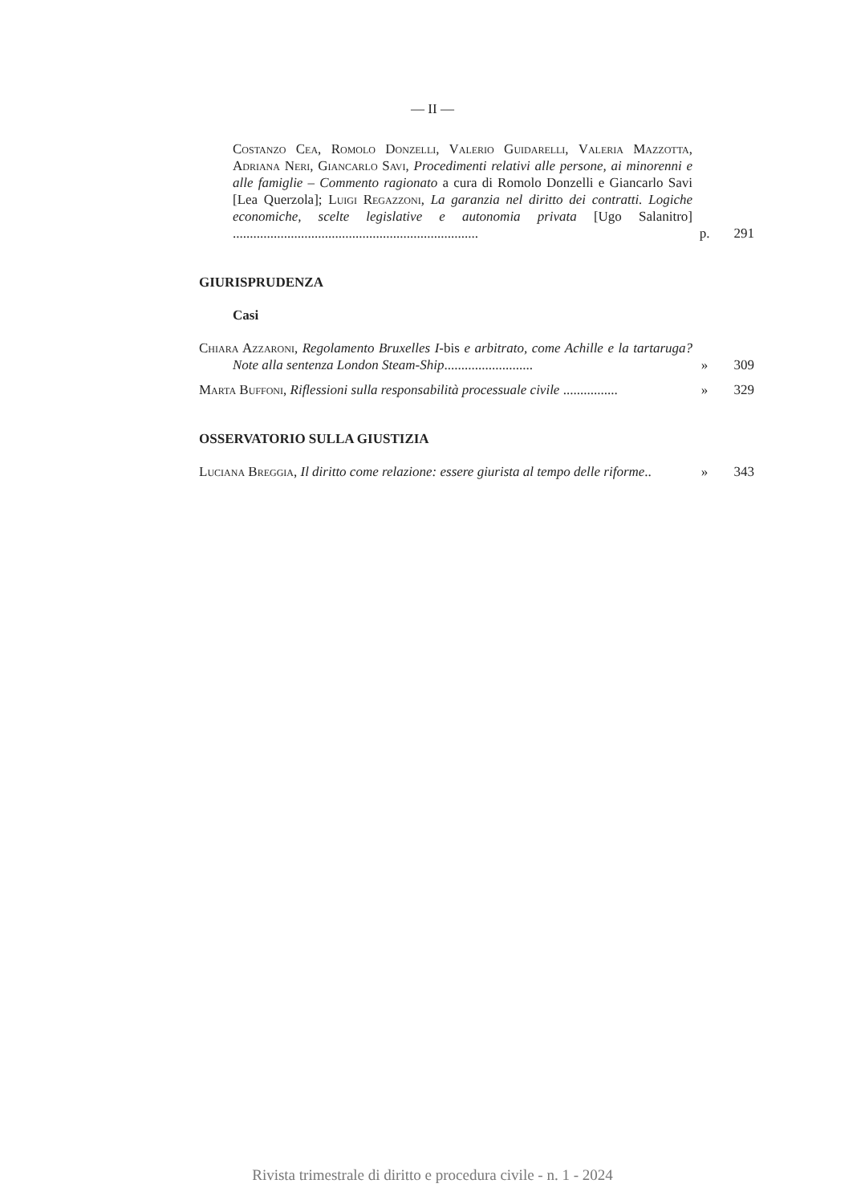— II —
Costanzo Cea, Romolo Donzelli, Valerio Guidarelli, Valeria Mazzotta, Adriana Neri, Giancarlo Savi, Procedimenti relativi alle persone, ai minorenni e alle famiglie – Commento ragionato a cura di Romolo Donzelli e Giancarlo Savi [Lea Querzola]; Luigi Regazzoni, La garanzia nel diritto dei contratti. Logiche economiche, scelte legislative e autonomia privata [Ugo Salanitro] ........................................................................
p.
291
GIURISPRUDENZA
Casi
Chiara Azzaroni, Regolamento Bruxelles I-bis e arbitrato, come Achille e la tartaruga? Note alla sentenza London Steam-Ship..........................
»
309
Marta Buffoni, Riflessioni sulla responsabilità processuale civile ................
»
329
OSSERVATORIO SULLA GIUSTIZIA
Luciana Breggia, Il diritto come relazione: essere giurista al tempo delle riforme..
»
343
Rivista trimestrale di diritto e procedura civile - n. 1 - 2024